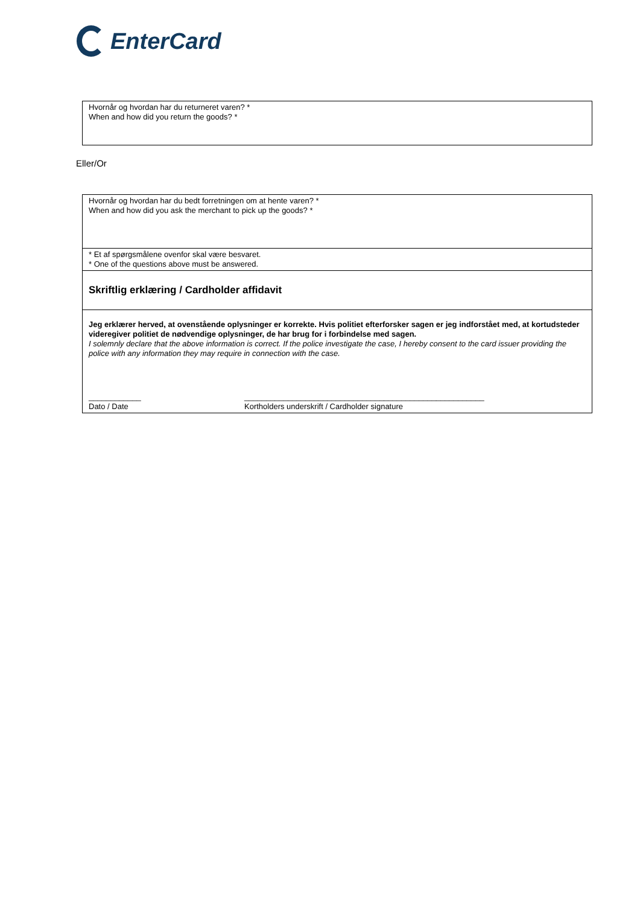EnterCard
| Hvornår og hvordan har du returneret varen? * When and how did you return the goods? * |
Eller/Or
| Hvornår og hvordan har du bedt forretningen om at hente varen? * When and how did you ask the merchant to pick up the goods? * |
| * Et af spørgsmålene ovenfor skal være besvaret. * One of the questions above must be answered. |
| Skriftlig erklæring / Cardholder affidavit |
| Jeg erklærer herved, at ovenstående oplysninger er korrekte. Hvis politiet efterforsker sagen er jeg indforstået med, at kortudsteder videregiver politiet de nødvendige oplysninger, de har brug for i forbindelse med sagen. I solemnly declare that the above information is correct. If the police investigate the case, I hereby consent to the card issuer providing the police with any information they may require in connection with the case. ____________ Dato / Date _______________________________________________________ Kortholders underskrift / Cardholder signature |